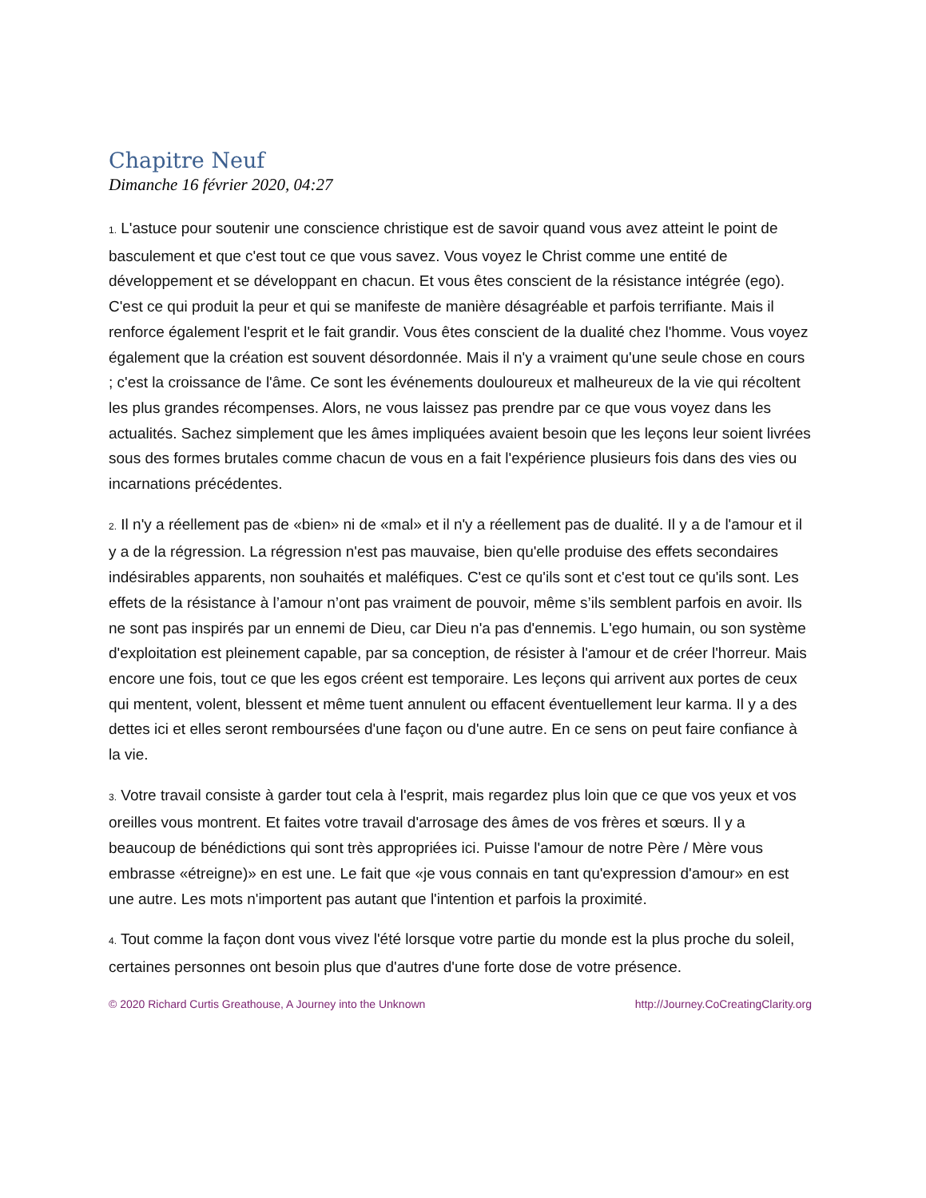Chapitre Neuf
Dimanche 16 février 2020, 04:27
1. L'astuce pour soutenir une conscience christique est de savoir quand vous avez atteint le point de basculement et que c'est tout ce que vous savez. Vous voyez le Christ comme une entité de développement et se développant en chacun. Et vous êtes conscient de la résistance intégrée (ego). C'est ce qui produit la peur et qui se manifeste de manière désagréable et parfois terrifiante. Mais il renforce également l'esprit et le fait grandir. Vous êtes conscient de la dualité chez l'homme. Vous voyez également que la création est souvent désordonnée. Mais il n'y a vraiment qu'une seule chose en cours ; c'est la croissance de l'âme. Ce sont les événements douloureux et malheureux de la vie qui récoltent les plus grandes récompenses. Alors, ne vous laissez pas prendre par ce que vous voyez dans les actualités. Sachez simplement que les âmes impliquées avaient besoin que les leçons leur soient livrées sous des formes brutales comme chacun de vous en a fait l'expérience plusieurs fois dans des vies ou incarnations précédentes.
2. Il n'y a réellement pas de «bien» ni de «mal» et il n'y a réellement pas de dualité. Il y a de l'amour et il y a de la régression. La régression n'est pas mauvaise, bien qu'elle produise des effets secondaires indésirables apparents, non souhaités et maléfiques. C'est ce qu'ils sont et c'est tout ce qu'ils sont. Les effets de la résistance à l’amour n’ont pas vraiment de pouvoir, même s’ils semblent parfois en avoir. Ils ne sont pas inspirés par un ennemi de Dieu, car Dieu n'a pas d'ennemis. L'ego humain, ou son système d'exploitation est pleinement capable, par sa conception, de résister à l'amour et de créer l'horreur. Mais encore une fois, tout ce que les egos créent est temporaire. Les leçons qui arrivent aux portes de ceux qui mentent, volent, blessent et même tuent annulent ou effacent éventuellement leur karma. Il y a des dettes ici et elles seront remboursées d'une façon ou d'une autre. En ce sens on peut faire confiance à la vie.
3. Votre travail consiste à garder tout cela à l'esprit, mais regardez plus loin que ce que vos yeux et vos oreilles vous montrent. Et faites votre travail d'arrosage des âmes de vos frères et sœurs. Il y a beaucoup de bénédictions qui sont très appropriées ici. Puisse l'amour de notre Père / Mère vous embrasse «étreigne)» en est une. Le fait que «je vous connais en tant qu'expression d'amour» en est une autre. Les mots n'importent pas autant que l'intention et parfois la proximité.
4. Tout comme la façon dont vous vivez l'été lorsque votre partie du monde est la plus proche du soleil, certaines personnes ont besoin plus que d'autres d'une forte dose de votre présence.
© 2020 Richard Curtis Greathouse, A Journey into the Unknown http://Journey.CoCreatingClarity.org